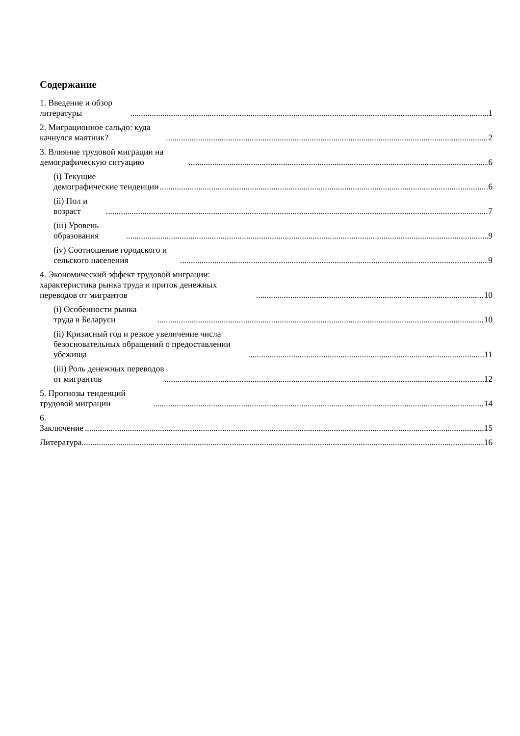Содержание
1. Введение и обзор литературы 1
2. Миграционное сальдо: куда качнулся маятник? 2
3. Влияние трудовой миграции на демографическую ситуацию 6
(i) Текущие демографические тенденции 6
(ii) Пол и возраст 7
(iii) Уровень образования 9
(iv) Соотношение городского и сельского населения 9
4. Экономический эффект трудовой миграции: характеристика рынка труда и приток денежных переводов от мигрантов 10
(i) Особенности рынка труда в Беларуси 10
(ii) Кризисный год и резкое увеличение числа безосновательных обращений о предоставлении убежища 11
(iii) Роль денежных переводов от мигрантов 12
5. Прогнозы тенденций трудовой миграции 14
6. Заключение 15
Литература 16